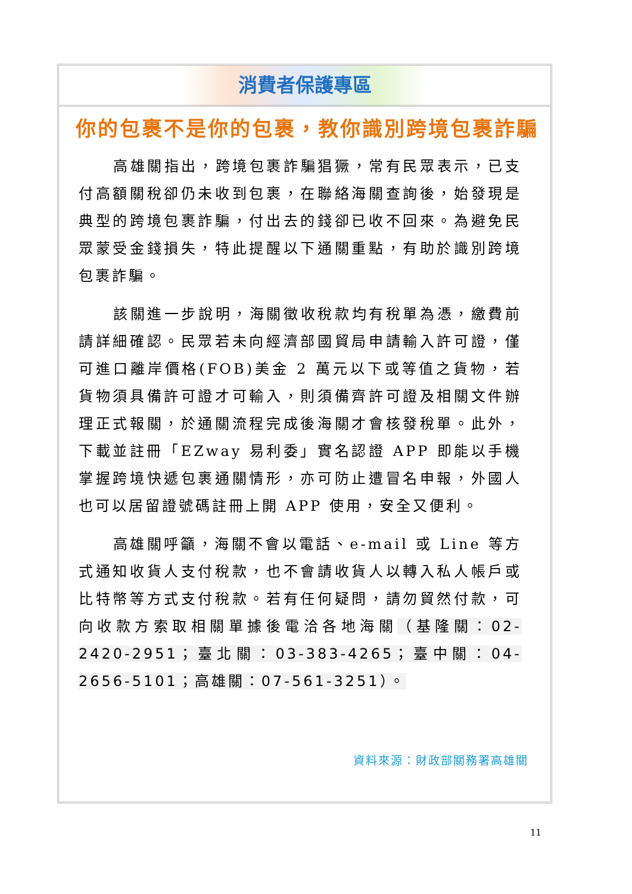消費者保護專區
你的包裹不是你的包裹，教你識別跨境包裹詐騙
高雄關指出，跨境包裹詐騙猖獗，常有民眾表示，已支付高額關稅卻仍未收到包裹，在聯絡海關查詢後，始發現是典型的跨境包裹詐騙，付出去的錢卻已收不回來。為避免民眾蒙受金錢損失，特此提醒以下通關重點，有助於識別跨境包裹詐騙。
該關進一步說明，海關徵收稅款均有稅單為憑，繳費前請詳細確認。民眾若未向經濟部國貿局申請輸入許可證，僅可進口離岸價格(FOB)美金 2 萬元以下或等值之貨物，若貨物須具備許可證才可輸入，則須備齊許可證及相關文件辦理正式報關，於通關流程完成後海關才會核發稅單。此外，下載並註冊「EZway 易利委」實名認證 APP 即能以手機掌握跨境快遞包裹通關情形，亦可防止遭冒名申報，外國人也可以居留證號碼註冊上開 APP 使用，安全又便利。
高雄關呼籲，海關不會以電話、e-mail 或 Line 等方式通知收貨人支付稅款，也不會請收貨人以轉入私人帳戶或比特幣等方式支付稅款。若有任何疑問，請勿貿然付款，可向收款方索取相關單據後電洽各地海關（基隆關：02-2420-2951；臺北關：03-383-4265；臺中關：04-2656-5101；高雄關：07-561-3251）。
資料來源：財政部關務署高雄關
11